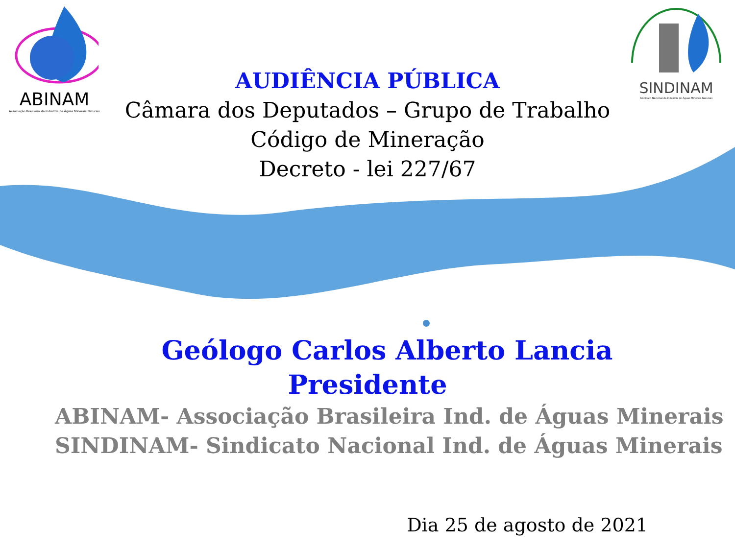ABINAM
Associação Brasileira da Indústria de Águas Minerais Naturais
SINDINAM
Sindicato Nacional da Indústria de Águas Minerais Naturais
AUDIÊNCIA PÚBLICA
Câmara dos Deputados – Grupo de Trabalho
Código de Mineração
Decreto - lei 227/67
Geólogo Carlos Alberto Lancia
Presidente
ABINAM- Associação Brasileira Ind. de Águas Minerais
SINDINAM- Sindicato Nacional Ind. de Águas Minerais
Dia 25 de agosto de 2021